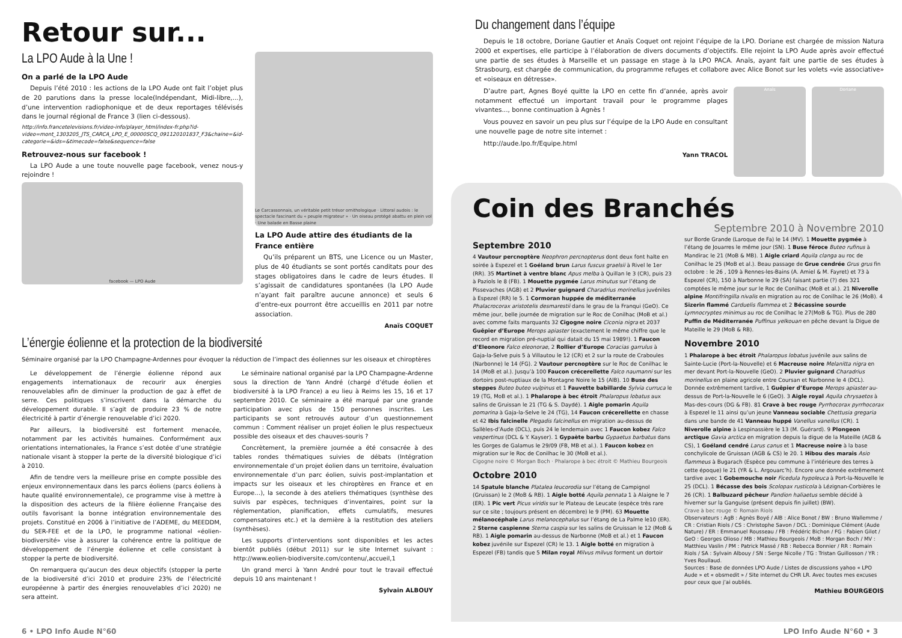Retour sur...
La LPO Aude à la Une !
On a parlé de la LPO Aude
Depuis l’été 2010 : les actions de la LPO Aude ont fait l’objet plus de 20 parutions dans la presse locale(Indépendant, Midi-libre,...), d’une intervention radiophonique et de deux reportages télévisés dans le journal régional de France 3 (lien ci-dessous).
http://info.francetelevisions.fr/video-info/player_html/index-fr.php?id-video=mont_1303205_JTS_CARCA_LPO_E_00000SCQ_091120101837_F3&chaine=&id-categorie=&ids=&timecode=false&sequence=false
Retrouvez-nous sur facebook !
La LPO Aude a une toute nouvelle page facebook, venez nous-y rejoindre !
facebook — LPO Aude
Le Carcassonnais, un véritable petit trésor ornithologique · Littoral audois : le spectacle fascinant du « peuple migrateur » · Un oiseau protégé abattu en plein vol · Une balade en Basse plaine
La LPO Aude attire des étudiants de la France entière
Qu’ils préparent un BTS, une Licence ou un Master, plus de 40 étudiants se sont portés canditats pour des stages obligatoires dans le cadre de leurs études. Il s’agissait de candidatures spontanées (la LPO Aude n’ayant fait paraître aucune annonce) et seuls 6 d’entre-eux pourront être accueillis en 2011 par notre association.
Anaïs COQUET
L’énergie éolienne et la protection de la biodiversité
Séminaire organisé par la LPO Champagne-Ardennes pour évoquer la réduction de l’impact des éoliennes sur les oiseaux et chiroptères
Le développement de l’énergie éolienne répond aux engagements internationaux de recourir aux énergies renouvelables afin de diminuer la production de gaz à effet de serre. Ces politiques s’inscrivent dans la démarche du développement durable. Il s’agit de produire 23 % de notre électricité à partir d’énergie renouvelable d’ici 2020.
Par ailleurs, la biodiversité est fortement menacée, notamment par les activités humaines. Conformément aux orientations internationales, la France s’est dotée d’une stratégie nationale visant à stopper la perte de la diversité biologique d’ici à 2010.
Afin de tendre vers la meilleure prise en compte possible des enjeux environnementaux dans les parcs éoliens (parcs éoliens à haute qualité environnementale), ce programme vise à mettre à la disposition des acteurs de la filière éolienne Française des outils favorisant la bonne intégration environnementale des projets. Constitué en 2006 à l’initiative de l’ADEME, du MEEDDM, du SER-FEE et de la LPO, le programme national «éolien-biodiversité» vise à assurer la cohérence entre la politique de développement de l’énergie éolienne et celle consistant à stopper la perte de biodiversité.
On remarquera qu’aucun des deux objectifs (stopper la perte de la biodiversité d’ici 2010 et produire 23% de l’électricité européenne à partir des énergies renouvelables d’ici 2020) ne sera atteint.
Le séminaire national organisé par la LPO Champagne-Ardenne sous la direction de Yann André (chargé d’étude éolien et biodiversité à la LPO France) a eu lieu à Reims les 15, 16 et 17 septembre 2010. Ce séminaire a été marqué par une grande participation avec plus de 150 personnes inscrites. Les participants se sont retrouvés autour d’un questionnement commun : Comment réaliser un projet éolien le plus respectueux possible des oiseaux et des chauves-souris ?
Concrètement, la première journée a été consacrée à des tables rondes thématiques suivies de débats (Intégration environnementale d’un projet éolien dans un territoire, évaluation environnementale d’un parc éolien, suivis post-implantation et impacts sur les oiseaux et les chiroptères en France et en Europe…), la seconde à des ateliers thématiques (synthèse des suivis par espèces, techniques d’inventaires, point sur la réglementation, planification, effets cumulatifs, mesures compensatoires etc.) et la dernière à la restitution des ateliers (synthèses).
Les supports d’interventions sont disponibles et les actes bientôt publiés (début 2011) sur le site Internet suivant : http://www.eolien-biodiversite.com/contenu/,accueil,1
Un grand merci à Yann André pour tout le travail effectué depuis 10 ans maintenant !
Sylvain ALBOUY
6 • LPO Info Aude N°60
Du changement dans l’équipe
Depuis le 18 octobre, Doriane Gautier et Anaïs Coquet ont rejoint l’équipe de la LPO. Doriane est chargée de mission Natura 2000 et expertises, elle participe à l’élaboration de divers documents d’objectifs. Elle rejoint la LPO Aude après avoir effectué une partie de ses études à Marseille et un passage en stage à la LPO PACA. Anaïs, ayant fait une partie de ses études à Strasbourg, est chargée de communication, du programme refuges et collabore avec Alice Bonot sur les volets «vie associative» et «oiseaux en détresse».
D’autre part, Agnes Boyé quitte la LPO en cette fin d’année, après avoir notamment effectué un important travail pour le programme plages vivantes..., bonne continuation à Agnès !
Vous pouvez en savoir un peu plus sur l’équipe de la LPO Aude en consultant une nouvelle page de notre site internet :
http://aude.lpo.fr/Equipe.html
Yann TRACOL
Anaïs Doriane
Coin des Branchés
Septembre 2010 à Novembre 2010
Septembre 2010
4 Vautour percnoptère Neophron percnopterus dont deux font halte en soirée à Espezel et 1 Goéland brun Larus fuscus graelsii à Rivel le 1er (RR). 35 Martinet à ventre blanc Apus melba à Quillan le 3 (CR), puis 23 à Paziols le 8 (FB). 1 Mouette pygmée Larus minutus sur l’étang de Pissevaches (AGB) et 2 Pluvier guignard Charadrius morinellus juvéniles à Espezel (RR) le 5. 1 Cormoran huppée de méditerranée Phalacrocorax aristotelis desmarestii dans le grau de la Franqui (GeO). Ce même jour, belle journée de migration sur le Roc de Conilhac (MoB et al.) avec comme faits marquants 32 Cigogne noire Ciconia nigra et 2037 Guêpier d’Europe Merops apiaster (exactement le même chiffre que le record en migration pré-nuptial qui datait du 15 mai 1989!). 1 Faucon d’Eleonore Falco eleonorae, 2 Rollier d’Europe Coracias garrulus à Gaja-la-Selve puis 5 à Villautou le 12 (CR) et 2 sur la route de Craboules (Narbonne) le 14 (FG). 2 Vautour percnoptère sur le Roc de Conilhac le 14 (MoB et al.). Jusqu’à 100 Faucon crécerellette Falco naumanni sur les dortoirs post-nuptiaux de la Montagne Noire le 15 (AlB). 10 Buse des steppes Buteo buteo vulpinus et 1 Fauvette babillarde Sylvia curruca le 19 (TG, MoB et al.). 1 Phalarope à bec étroit Phalaropus lobatus aux salins de Gruissan le 21 (TG & S. Daydé). 1 Aigle pomarin Aquila pomarina à Gaja-la-Selve le 24 (TG), 14 Faucon crécerellette en chasse et 42 Ibis falcinelle Plegadis falcinellus en migration au-dessus de Sallèles-d’Aude (DCL), puis 24 le lendemain avec 1 Faucon kobez Falco vespertinus (DCL & Y. Kayser). 1 Gypaète barbu Gypaetus barbatus dans les Gorges de Galamus le 29/09 (FB, MB et al.). 1 Faucon kobez en migration sur le Roc de Conilhac le 30 (MoB et al.).
Cigogne noire © Morgan Boch · Phalarope à bec étroit © Mathieu Bourgeois
Octobre 2010
14 Spatule blanche Platalea leucorodia sur l’étang de Campignol (Gruissan) le 2 (MoB & RB). 1 Aigle botté Aquila pennata 1 à Alaigne le 7 (ER). 1 Pic vert Picus viridis sur le Plateau de Leucate (espèce très rare sur ce site ; toujours présent en décembre) le 9 (PM). 63 Mouette mélanocéphale Larus melanocephalus sur l’étang de La Palme le10 (ER). 2 Sterne caspienne Sterna caspia sur les salins de Gruissan le 12 (MoB & RB). 1 Aigle pomarin au-dessus de Narbonne (MoB et al.) et 1 Faucon kobez juvénile sur Espezel (CR) le 13. 1 Aigle botté en migration à Espezel (FB) tandis que 5 Milan royal Milvus milvus forment un dortoir
sur Borde Grande (Laroque de Fa) le 14 (MV). 1 Mouette pygmée à l’étang de Jouarres le même jour (SN). 1 Buse féroce Buteo rufinus à Mandirac le 21 (MoB & MB). 1 Aigle criard Aquila clanga au roc de Conilhac le 25 (MoB et al.). Beau passage de Grue cendrée Grus grus fin octobre : le 26 , 109 à Rennes-les-Bains (A. Amiel & M. Fayret) et 73 à Espezel (CR), 150 à Narbonne le 29 (SA) faisant partie (?) des 321 comptées le même jour sur le Roc de Conilhac (MoB et al.). 21 Niverolle alpine Montifringilla nivalis en migration au roc de Conilhac le 26 (MoB). 4 Sizerin flammé Carduelis flammea et 2 Bécassine sourde Lymnocryptes minimus au roc de Conilhac le 27(MoB & TG). Plus de 280 Puffin de Méditerranée Puffinus yelkouan en pêche devant la Digue de Mateille le 29 (MoB & RB).
Novembre 2010
1 Phalarope à bec étroit Phalaropus lobatus juvénile aux salins de Sainte-Lucie (Port-la-Nouvelle) et 6 Macreuse noire Melanitta nigra en mer devant Port-la-Nouvelle (GeO). 2 Pluvier guignard Charadrius morinellus en plaine agricole entre Coursan et Narbonne le 4 (DCL). Donnée extrêmement tardive, 1 Guêpier d’Europe Merops apiaster au-dessus de Port-la-Nouvelle le 6 (GeO). 3 Aigle royal Aquila chrysaetos à Mas-des-cours (DG & FB). 81 Crave à bec rouge Pyrrhocorax pyrrhocorax à Espezel le 11 ainsi qu’un jeune Vanneau sociable Chettusia gregaria dans une bande de 41 Vanneau huppé Vanellus vanellus (CR). 1 Niverolle alpine à Lespinassière le 13 (M. Guérard). 9 Plongeon arctique Gavia arctica en migration depuis la digue de la Mateille (AGB & CS), 1 Goéland cendré Larus canus et 1 Macreuse noire à la base conchylicole de Gruissan (AGB & CS) le 20. 1 Hibou des marais Asio flammeus à Bugarach (Espèce peu commune à l’intérieure des terres à cette époque) le 21 (YR & L. Argouarc’h). Encore une donnée extrêmement tardive avec 1 Gobemouche noir Ficedula hypoleuca à Port-la-Nouvelle le 25 (DCL). 1 Bécasse des bois Scolopax rusticola à Lézignan-Corbières le 26 (CR). 1 Balbuzard pêcheur Pandion haliaetus semble décidé à hiverner sur la Ganguise (présent depuis fin juillet) (BW).
Crave à bec rouge © Romain Riols
Observateurs : AgB : Agnès Boyé / AlB : Alice Bonot / BW : Bruno Wallemme / CR : Cristian Riols / CS : Christophe Savon / DCL : Dominique Clément (Aude Nature) / ER : Emmanuel Rousseau / FB : Frédéric Bichon / FG : Fabien Gilot / GeO : Georges Olioso / MB : Mathieu Bourgeois / MoB : Morgan Boch / MV : Matthieu Vaslin / PM : Patrick Massé / RB : Rebecca Bonnier / RR : Romain Riols / SA : Sylvain Albouy / SN : Serge Nicolle / TG : Tristan Guillosson / YR : Yves Roullaud.
Sources : Base de données LPO Aude / Listes de discussions yahoo « LPO Aude » et « obsmedit » / Site internet du CHR LR. Avec toutes mes excuses pour ceux que j’ai oubliés.
Mathieu BOURGEOIS
LPO Info Aude N°60 • 3